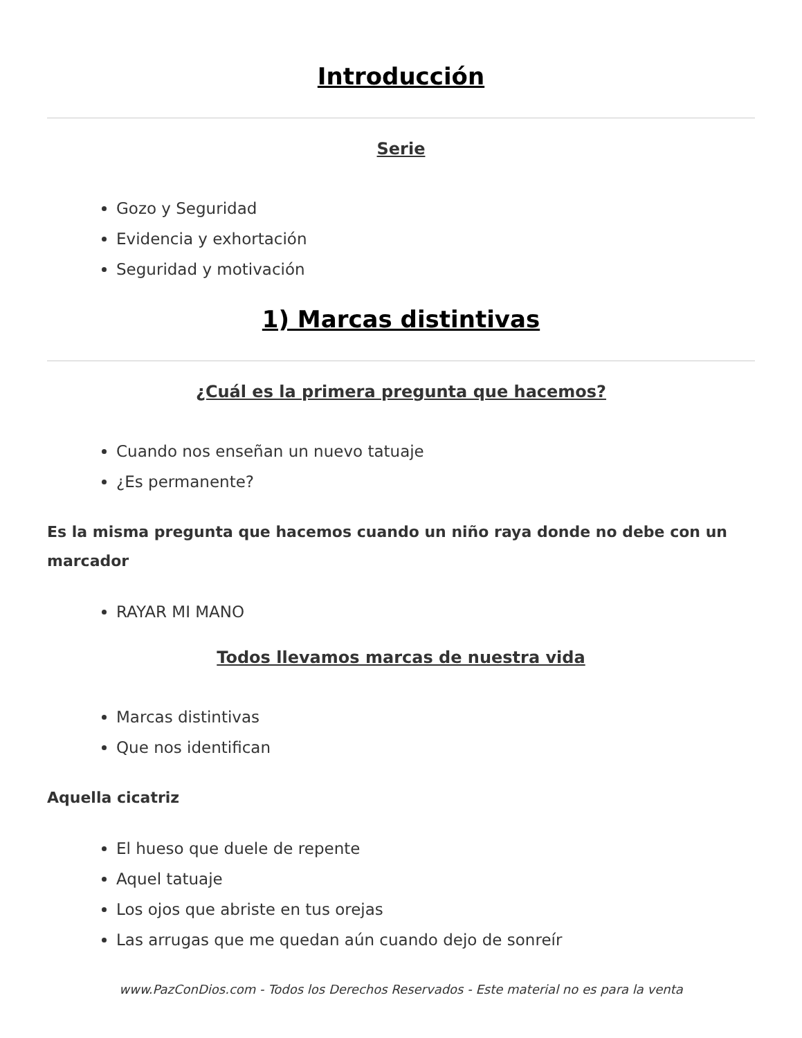Introducción
Serie
Gozo y Seguridad
Evidencia y exhortación
Seguridad y motivación
1) Marcas distintivas
¿Cuál es la primera pregunta que hacemos?
Cuando nos enseñan un nuevo tatuaje
¿Es permanente?
Es la misma pregunta que hacemos cuando un niño raya donde no debe con un marcador
RAYAR MI MANO
Todos llevamos marcas de nuestra vida
Marcas distintivas
Que nos identifican
Aquella cicatriz
El hueso que duele de repente
Aquel tatuaje
Los ojos que abriste en tus orejas
Las arrugas que me quedan aún cuando dejo de sonreír
www.PazConDios.com - Todos los Derechos Reservados - Este material no es para la venta